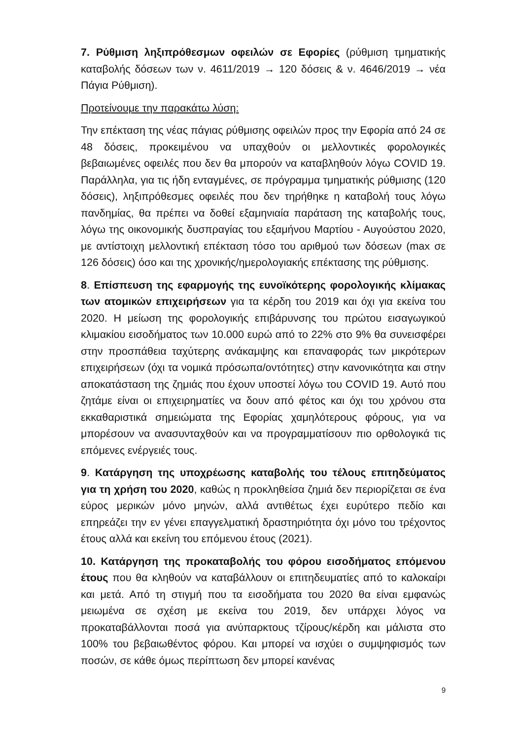7. Ρύθμιση ληξιπρόθεσμων οφειλών σε Εφορίες (ρύθμιση τμηματικής καταβολής δόσεων των ν. 4611/2019 → 120 δόσεις & ν. 4646/2019 → νέα Πάγια Ρύθμιση).
Προτείνουμε την παρακάτω λύση:
Την επέκταση της νέας πάγιας ρύθμισης οφειλών προς την Εφορία από 24 σε 48 δόσεις, προκειμένου να υπαχθούν οι μελλοντικές φορολογικές βεβαιωμένες οφειλές που δεν θα μπορούν να καταβληθούν λόγω COVID 19. Παράλληλα, για τις ήδη ενταγμένες, σε πρόγραμμα τμηματικής ρύθμισης (120 δόσεις), ληξιπρόθεσμες οφειλές που δεν τηρήθηκε η καταβολή τους λόγω πανδημίας, θα πρέπει να δοθεί εξαμηνιαία παράταση της καταβολής τους, λόγω της οικονομικής δυσπραγίας του εξαμήνου Μαρτίου - Αυγούστου 2020, με αντίστοιχη μελλοντική επέκταση τόσο του αριθμού των δόσεων (max σε 126 δόσεις) όσο και της χρονικής/ημερολογιακής επέκτασης της ρύθμισης.
8. Επίσπευση της εφαρμογής της ευνοϊκότερης φορολογικής κλίμακας των ατομικών επιχειρήσεων για τα κέρδη του 2019 και όχι για εκείνα του 2020. Η μείωση της φορολογικής επιβάρυνσης του πρώτου εισαγωγικού κλιμακίου εισοδήματος των 10.000 ευρώ από το 22% στο 9% θα συνεισφέρει στην προσπάθεια ταχύτερης ανάκαμψης και επαναφοράς των μικρότερων επιχειρήσεων (όχι τα νομικά πρόσωπα/οντότητες) στην κανονικότητα και στην αποκατάσταση της ζημιάς που έχουν υποστεί λόγω του COVID 19. Αυτό που ζητάμε είναι οι επιχειρηματίες να δουν από φέτος και όχι του χρόνου στα εκκαθαριστικά σημειώματα της Εφορίας χαμηλότερους φόρους, για να μπορέσουν να ανασυνταχθούν και να προγραμματίσουν πιο ορθολογικά τις επόμενες ενέργειές τους.
9. Κατάργηση της υποχρέωσης καταβολής του τέλους επιτηδεύματος για τη χρήση του 2020, καθώς η προκληθείσα ζημιά δεν περιορίζεται σε ένα εύρος μερικών μόνο μηνών, αλλά αντιθέτως έχει ευρύτερο πεδίο και επηρεάζει την εν γένει επαγγελματική δραστηριότητα όχι μόνο του τρέχοντος έτους αλλά και εκείνη του επόμενου έτους (2021).
10. Κατάργηση της προκαταβολής του φόρου εισοδήματος επόμενου έτους που θα κληθούν να καταβάλλουν οι επιτηδευματίες από το καλοκαίρι και μετά. Από τη στιγμή που τα εισοδήματα του 2020 θα είναι εμφανώς μειωμένα σε σχέση με εκείνα του 2019, δεν υπάρχει λόγος να προκαταβάλλονται ποσά για ανύπαρκτους τζίρους/κέρδη και μάλιστα στο 100% του βεβαιωθέντος φόρου. Και μπορεί να ισχύει ο συμψηφισμός των ποσών, σε κάθε όμως περίπτωση δεν μπορεί κανένας
9